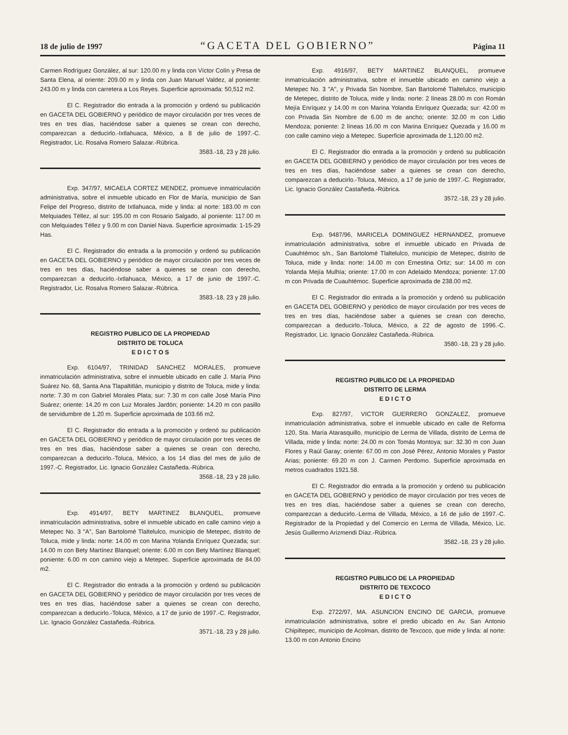18 de julio de 1997 “GACETA DEL GOBIERNO” Página 11
Carmen Rodríguez González, al sur: 120.00 m y linda con Víctor Colín y Presa de Santa Elena, al oriente: 209.00 m y linda con Juan Manuel Valdez, al poniente: 243.00 m y linda con carretera a Los Reyes. Superficie aproximada: 50,512 m2.
El C. Registrador dio entrada a la promoción y ordenó su publicación en GACETA DEL GOBIERNO y periódico de mayor circulación por tres veces de tres en tres días, haciéndose saber a quienes se crean con derecho, comparezcan a deducirlo.-Ixtlahuaca, México, a 8 de julio de 1997.-C. Registrador, Lic. Rosalva Romero Salazar.-Rúbrica.
3583.-18, 23 y 28 julio.
Exp. 347/97, MICAELA CORTEZ MENDEZ, promueve inmatriculación administrativa, sobre el inmueble ubicado en Flor de María, municipio de San Felipe del Progreso, distrito de Ixtlahuaca, mide y linda: al norte: 183.00 m con Melquiades Téllez, al sur: 195.00 m con Rosario Salgado, al poniente: 117.00 m con Melquiades Téllez y 9.00 m con Daniel Nava. Superficie aproximada: 1-15-29 Has.
El C. Registrador dio entrada a la promoción y ordenó su publicación en GACETA DEL GOBIERNO y periódico de mayor circulación por tres veces de tres en tres días, haciéndose saber a quienes se crean con derecho, comparezcan a deducirlo.-Ixtlahuaca, México, a 17 de junio de 1997.-C. Registrador, Lic. Rosalva Romero Salazar.-Rúbrica.
3583.-18, 23 y 28 julio.
REGISTRO PUBLICO DE LA PROPIEDAD
DISTRITO DE TOLUCA
E D I C T O S
Exp. 6104/97, TRINIDAD SANCHEZ MORALES, promueve inmatriculación administrativa, sobre el inmueble ubicado en calle J. María Pino Suárez No. 68, Santa Ana Tlapaltitlán, municipio y distrito de Toluca, mide y linda: norte: 7.30 m con Gabriel Morales Plata; sur: 7.30 m con calle José María Pino Suárez; oriente: 14.20 m con Luz Morales Jardón; poniente: 14.20 m con pasillo de servidumbre de 1.20 m. Superficie aproximada de 103.66 m2.
El C. Registrador dio entrada a la promoción y ordenó su publicación en GACETA DEL GOBIERNO y periódico de mayor circulación por tres veces de tres en tres días, haciéndose saber a quienes se crean con derecho, comparezcan a deducirlo.-Toluca, México, a los 14 días del mes de julio de 1997.-C. Registrador, Lic. Ignacio González Castañeda.-Rúbrica.
3568.-18, 23 y 28 julio.
Exp. 4914/97, BETY MARTINEZ BLANQUEL, promueve inmatriculación administrativa, sobre el inmueble ubicado en calle camino viejo a Metepec No. 3 "A", San Bartolomé Tlaltelulco, municipio de Metepec, distrito de Toluca, mide y linda: norte: 14.00 m con Marina Yolanda Enríquez Quezada; sur: 14.00 m con Bety Martínez Blanquel; oriente: 6.00 m con Bety Martínez Blanquel; poniente: 6.00 m con camino viejo a Metepec. Superficie aproximada de 84.00 m2.
El C. Registrador dio entrada a la promoción y ordenó su publicación en GACETA DEL GOBIERNO y periódico de mayor circulación por tres veces de tres en tres días, haciéndose saber a quienes se crean con derecho, comparezcan a deducirlo.-Toluca, México, a 17 de junio de 1997.-C. Registrador, Lic. Ignacio González Castañeda.-Rúbrica.
3571.-18, 23 y 28 julio.
Exp. 4916/97, BETY MARTINEZ BLANQUEL, promueve inmatriculación administrativa, sobre el inmueble ubicado en camino viejo a Metepec No. 3 "A", y Privada Sin Nombre, San Bartolomé Tlaltelulco, municipio de Metepec, distrito de Toluca, mide y linda: norte: 2 líneas 28.00 m con Román Mejía Enríquez y 14.00 m con Marina Yolanda Enríquez Quezada; sur: 42.00 m con Privada Sin Nombre de 6.00 m de ancho; oriente: 32.00 m con Lidio Mendoza; poniente: 2 líneas 16.00 m con Marina Enríquez Quezada y 16.00 m con calle camino viejo a Metepec. Superficie aproximada de 1,120.00 m2.
El C. Registrador dio entrada a la promoción y ordenó su publicación en GACETA DEL GOBIERNO y periódico de mayor circulación por tres veces de tres en tres días, haciéndose saber a quienes se crean con derecho, comparezcan a deducirlo.-Toluca, México, a 17 de junio de 1997.-C. Registrador, Lic. Ignacio González Castañeda.-Rúbrica.
3572.-18, 23 y 28 julio.
Exp. 9487/96, MARICELA DOMINGUEZ HERNANDEZ, promueve inmatriculación administrativa, sobre el inmueble ubicado en Privada de Cuauhtémoc s/n., San Bartolomé Tlaltelulco, municipio de Metepec, distrito de Toluca, mide y linda: norte: 14.00 m con Ernestina Ortiz; sur: 14.00 m con Yolanda Mejía Mulhía; oriente: 17.00 m con Adelaido Mendoza; poniente: 17.00 m con Privada de Cuauhtémoc. Superficie aproximada de 238.00 m2.
El C. Registrador dio entrada a la promoción y ordenó su publicación en GACETA DEL GOBIERNO y periódico de mayor circulación por tres veces de tres en tres días, haciéndose saber a quienes se crean con derecho, comparezcan a deducirlo.-Toluca, México, a 22 de agosto de 1996.-C. Registrador, Lic. Ignacio González Castañeda.-Rúbrica.
3580.-18, 23 y 28 julio.
REGISTRO PUBLICO DE LA PROPIEDAD
DISTRITO DE LERMA
E D I C T O
Exp. 827/97, VICTOR GUERRERO GONZALEZ, promueve inmatriculación administrativa, sobre el inmueble ubicado en calle de Reforma 120, Sta. María Atarasquillo, municipio de Lerma de Villada, distrito de Lerma de Villada, mide y linda: norte: 24.00 m con Tomás Montoya; sur: 32.30 m con Juan Flores y Raúl Garay; oriente: 67.00 m con José Pérez, Antonio Morales y Pastor Arias; poniente: 69.20 m con J. Carmen Perdomo. Superficie aproximada en metros cuadrados 1921.58.
El C. Registrador dio entrada a la promoción y ordenó su publicación en GACETA DEL GOBIERNO y periódico de mayor circulación por tres veces de tres en tres días, haciéndose saber a quienes se crean con derecho, comparezcan a deducirlo.-Lerma de Villada, México, a 16 de julio de 1997.-C. Registrador de la Propiedad y del Comercio en Lerma de Villada, México, Lic. Jesús Guillermo Arizmendi Díaz.-Rúbrica.
3582.-18, 23 y 28 julio.
REGISTRO PUBLICO DE LA PROPIEDAD
DISTRITO DE TEXCOCO
E D I C T O
Exp. 2722/97, MA. ASUNCION ENCINO DE GARCIA, promueve inmatriculación administrativa, sobre el predio ubicado en Av. San Antonio Chipiltepec, municipio de Acolman, distrito de Texcoco, que mide y linda: al norte: 13.00 m con Antonio Encino